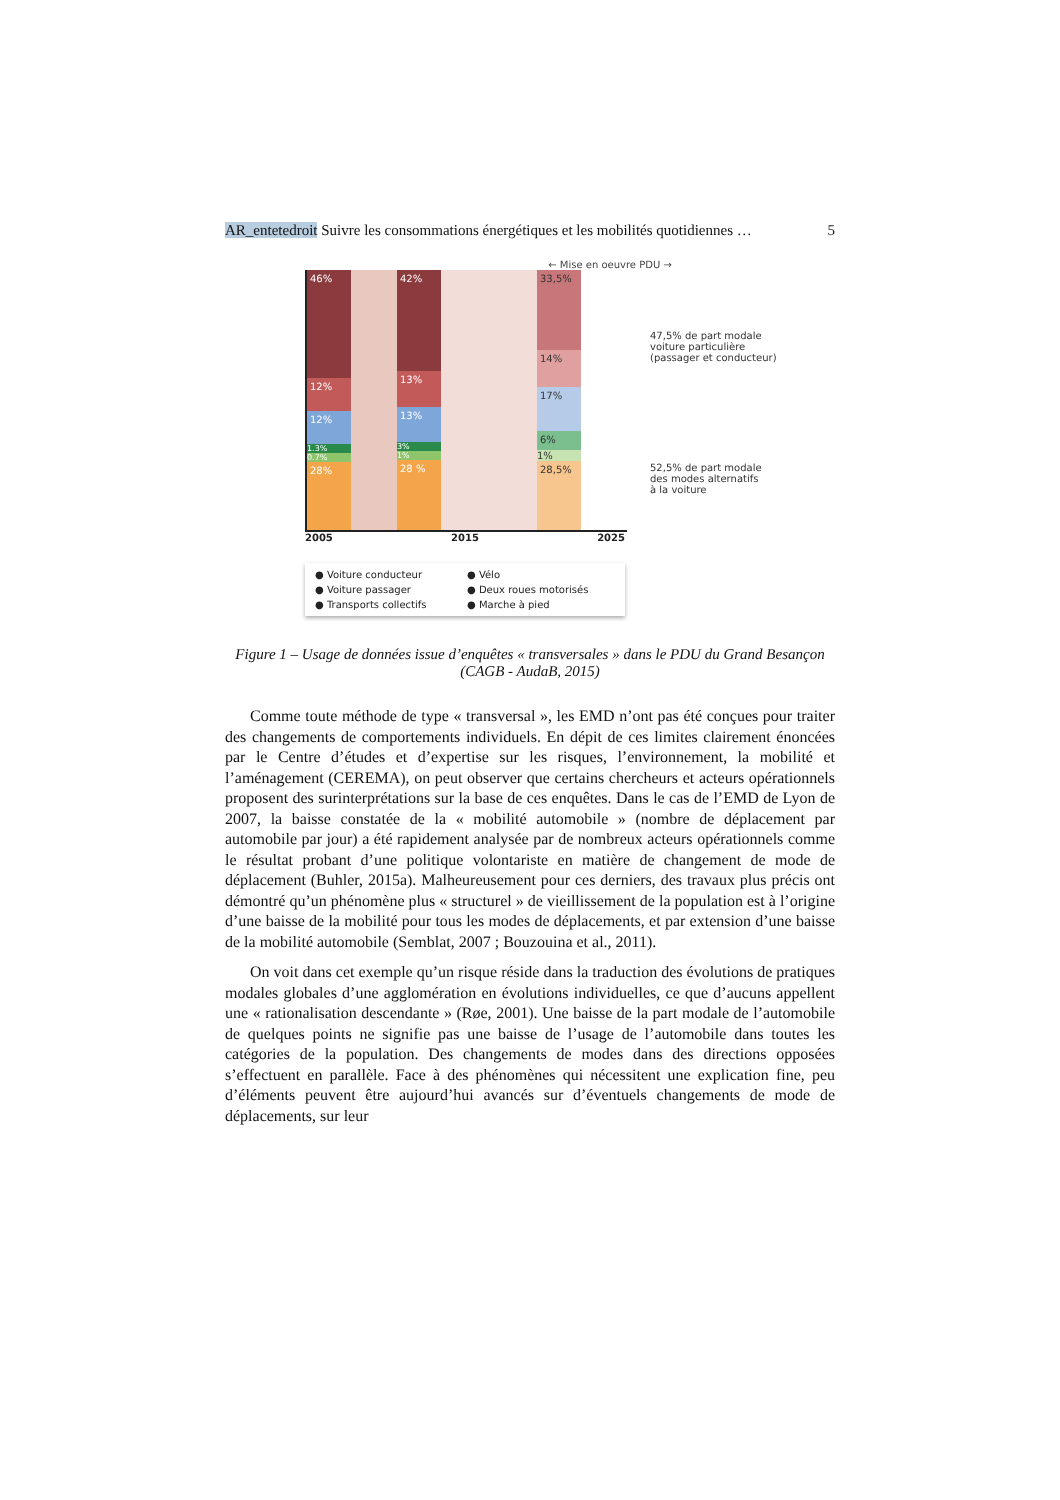AR_entetedroit Suivre les consommations énergétiques et les mobilités quotidiennes … 5
← Mise en oeuvre PDU →
46%
12%
12%
1.3%
0.7%
28%
42%
13%
13%
3%
1%
28 %
33,5%
14%
17%
6%
1%
28,5%
2005 2015 2025
47,5% de part modale
voiture particulière
(passager et conducteur)
52,5% de part modale
des modes alternatifs
à la voiture
● Voiture conducteur ● Vélo ● Voiture passager ● Deux roues motorisés ● Transports collectifs ● Marche à pied
Figure 1 – Usage de données issue d’enquêtes « transversales » dans le PDU du Grand Besançon (CAGB - AudaB, 2015)
Comme toute méthode de type « transversal », les EMD n’ont pas été conçues pour traiter des changements de comportements individuels. En dépit de ces limites clairement énoncées par le Centre d’études et d’expertise sur les risques, l’environnement, la mobilité et l’aménagement (CEREMA), on peut observer que certains chercheurs et acteurs opérationnels proposent des surinterprétations sur la base de ces enquêtes. Dans le cas de l’EMD de Lyon de 2007, la baisse constatée de la « mobilité automobile » (nombre de déplacement par automobile par jour) a été rapidement analysée par de nombreux acteurs opérationnels comme le résultat probant d’une politique volontariste en matière de changement de mode de déplacement (Buhler, 2015a). Malheureusement pour ces derniers, des travaux plus précis ont démontré qu’un phénomène plus « structurel » de vieillissement de la population est à l’origine d’une baisse de la mobilité pour tous les modes de déplacements, et par extension d’une baisse de la mobilité automobile (Semblat, 2007 ; Bouzouina et al., 2011).
On voit dans cet exemple qu’un risque réside dans la traduction des évolutions de pratiques modales globales d’une agglomération en évolutions individuelles, ce que d’aucuns appellent une « rationalisation descendante » (Røe, 2001). Une baisse de la part modale de l’automobile de quelques points ne signifie pas une baisse de l’usage de l’automobile dans toutes les catégories de la population. Des changements de modes dans des directions opposées s’effectuent en parallèle. Face à des phénomènes qui nécessitent une explication fine, peu d’éléments peuvent être aujourd’hui avancés sur d’éventuels changements de mode de déplacements, sur leur